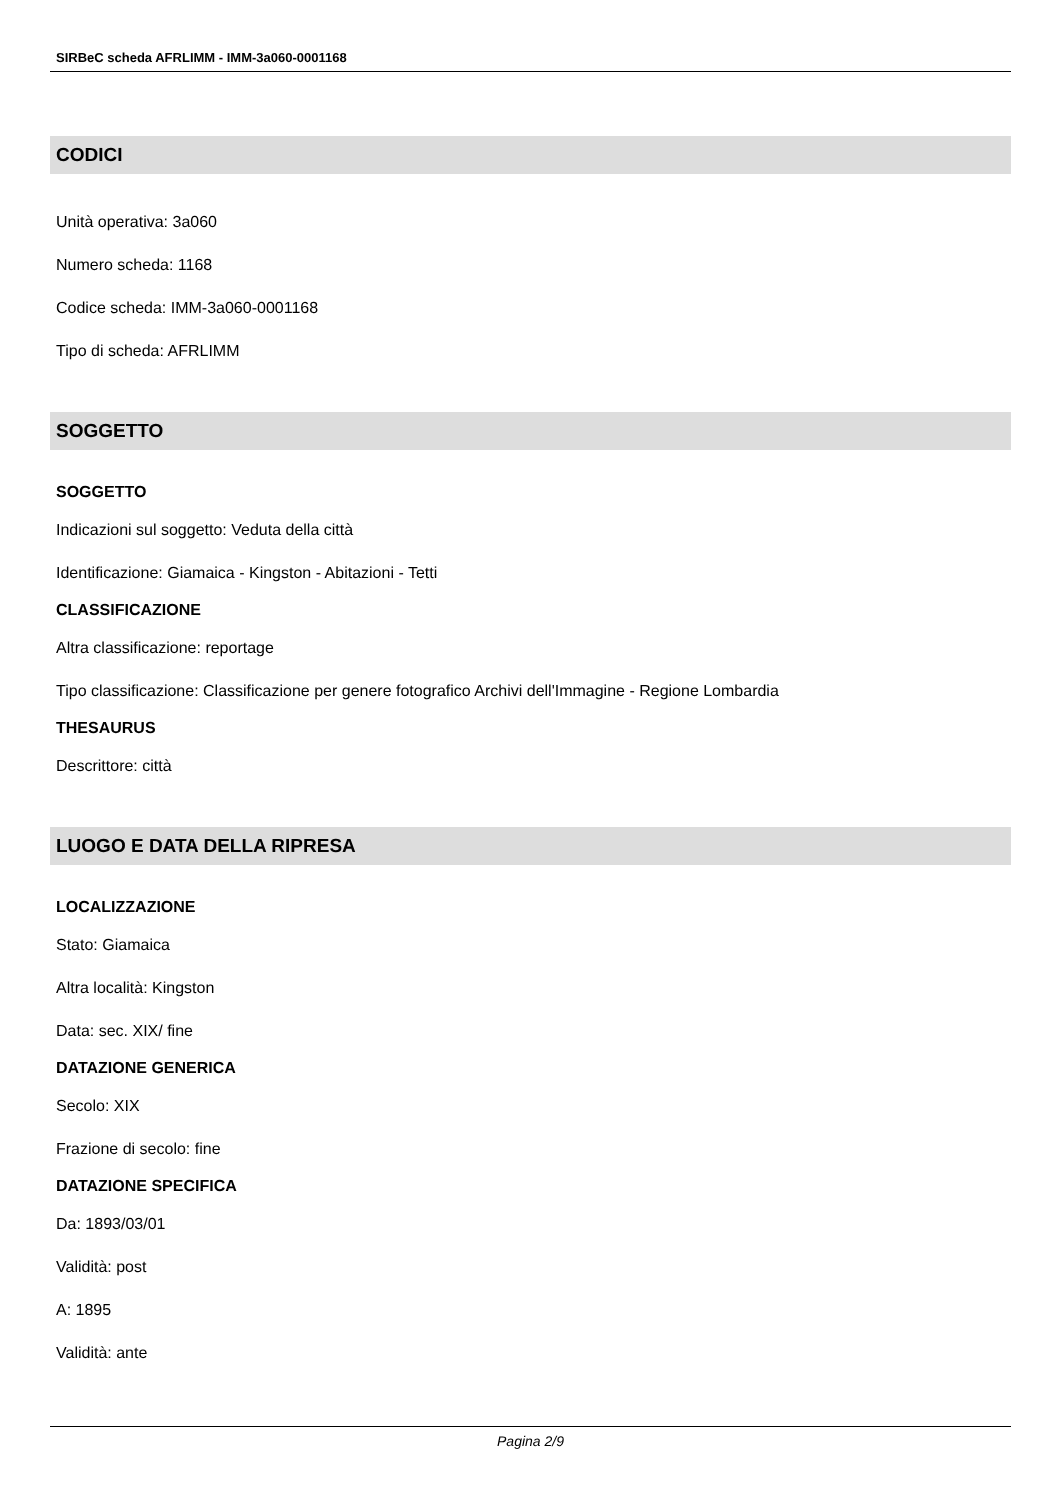SIRBeC scheda AFRLIMM - IMM-3a060-0001168
CODICI
Unità operativa: 3a060
Numero scheda: 1168
Codice scheda: IMM-3a060-0001168
Tipo di scheda: AFRLIMM
SOGGETTO
SOGGETTO
Indicazioni sul soggetto: Veduta della città
Identificazione: Giamaica - Kingston - Abitazioni - Tetti
CLASSIFICAZIONE
Altra classificazione: reportage
Tipo classificazione: Classificazione per genere fotografico Archivi dell'Immagine - Regione Lombardia
THESAURUS
Descrittore: città
LUOGO E DATA DELLA RIPRESA
LOCALIZZAZIONE
Stato: Giamaica
Altra località: Kingston
Data: sec. XIX/ fine
DATAZIONE GENERICA
Secolo: XIX
Frazione di secolo: fine
DATAZIONE SPECIFICA
Da: 1893/03/01
Validità: post
A: 1895
Validità: ante
Pagina 2/9